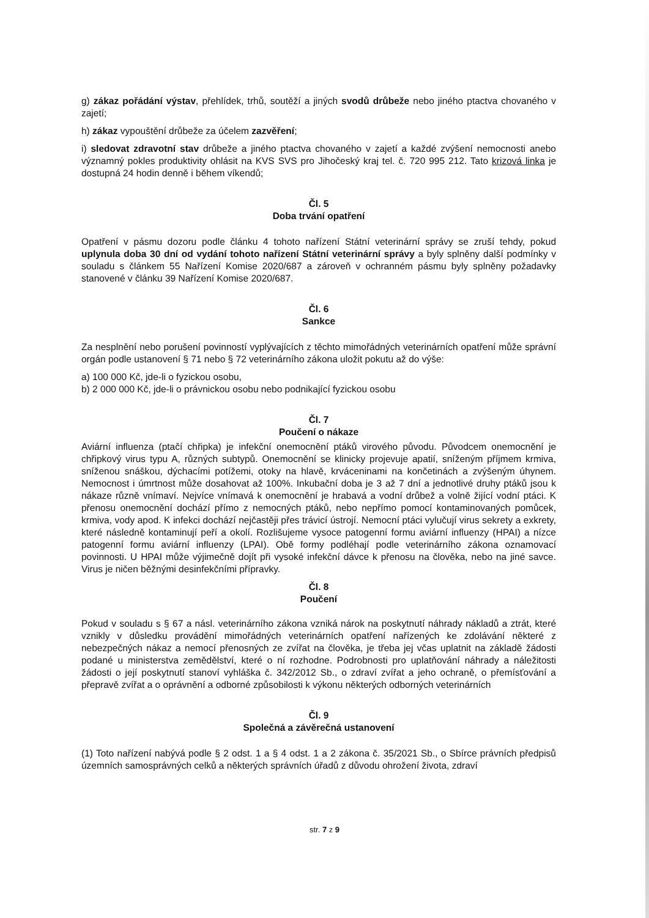g) zákaz pořádání výstav, přehlídek, trhů, soutěží a jiných svodů drůbeže nebo jiného ptactva chovaného v zajetí;
h) zákaz vypouštění drůbeže za účelem zazvěření;
i) sledovat zdravotní stav drůbeže a jiného ptactva chovaného v zajetí a každé zvýšení nemocnosti anebo významný pokles produktivity ohlásit na KVS SVS pro Jihočeský kraj tel. č. 720 995 212. Tato krizová linka je dostupná 24 hodin denně i během víkendů;
Čl. 5
Doba trvání opatření
Opatření v pásmu dozoru podle článku 4 tohoto nařízení Státní veterinární správy se zruší tehdy, pokud uplynula doba 30 dní od vydání tohoto nařízení Státní veterinární správy a byly splněny další podmínky v souladu s článkem 55 Nařízení Komise 2020/687 a zároveň v ochranném pásmu byly splněny požadavky stanovené v článku 39 Nařízení Komise 2020/687.
Čl. 6
Sankce
Za nesplnění nebo porušení povinností vyplývajících z těchto mimořádných veterinárních opatření může správní orgán podle ustanovení § 71 nebo § 72 veterinárního zákona uložit pokutu až do výše:
a) 100 000 Kč, jde-li o fyzickou osobu,
b) 2 000 000 Kč, jde-li o právnickou osobu nebo podnikající fyzickou osobu
Čl. 7
Poučení o nákaze
Aviární influenza (ptačí chřipka) je infekční onemocnění ptáků virového původu. Původcem onemocnění je chřipkový virus typu A, různých subtypů. Onemocnění se klinicky projevuje apatií, sníženým příjmem krmiva, sníženou snáškou, dýchacími potížemi, otoky na hlavě, krváceninami na končetinách a zvýšeným úhynem. Nemocnost i úmrtnost může dosahovat až 100%. Inkubační doba je 3 až 7 dní a jednotlivé druhy ptáků jsou k nákaze různě vnímaví. Nejvíce vnímavá k onemocnění je hrabavá a vodní drůbež a volně žijící vodní ptáci. K přenosu onemocnění dochází přímo z nemocných ptáků, nebo nepřímo pomocí kontaminovaných pomůcek, krmiva, vody apod. K infekci dochází nejčastěji přes trávicí ústrojí. Nemocní ptáci vylučují virus sekrety a exkrety, které následně kontaminují peří a okolí. Rozlišujeme vysoce patogenní formu aviární influenzy (HPAI) a nízce patogenní formu aviární influenzy (LPAI). Obě formy podléhají podle veterinárního zákona oznamovací povinnosti. U HPAI může výjimečně dojít při vysoké infekční dávce k přenosu na člověka, nebo na jiné savce. Virus je ničen běžnými desinfekčními přípravky.
Čl. 8
Poučení
Pokud v souladu s § 67 a násl. veterinárního zákona vzniká nárok na poskytnutí náhrady nákladů a ztrát, které vznikly v důsledku provádění mimořádných veterinárních opatření nařízených ke zdolávání některé z nebezpečných nákaz a nemocí přenosných ze zvířat na člověka, je třeba jej včas uplatnit na základě žádosti podané u ministerstva zemědělství, které o ní rozhodne. Podrobnosti pro uplatňování náhrady a náležitosti žádosti o její poskytnutí stanoví vyhláška č. 342/2012 Sb., o zdraví zvířat a jeho ochraně, o přemísťování a přepravě zvířat a o oprávnění a odborné způsobilosti k výkonu některých odborných veterinárních
Čl. 9
Společná a závěrečná ustanovení
(1) Toto nařízení nabývá podle § 2 odst. 1 a § 4 odst. 1 a 2 zákona č. 35/2021 Sb., o Sbírce právních předpisů územních samosprávných celků a některých správních úřadů z důvodu ohrožení života, zdraví
str. 7 z 9